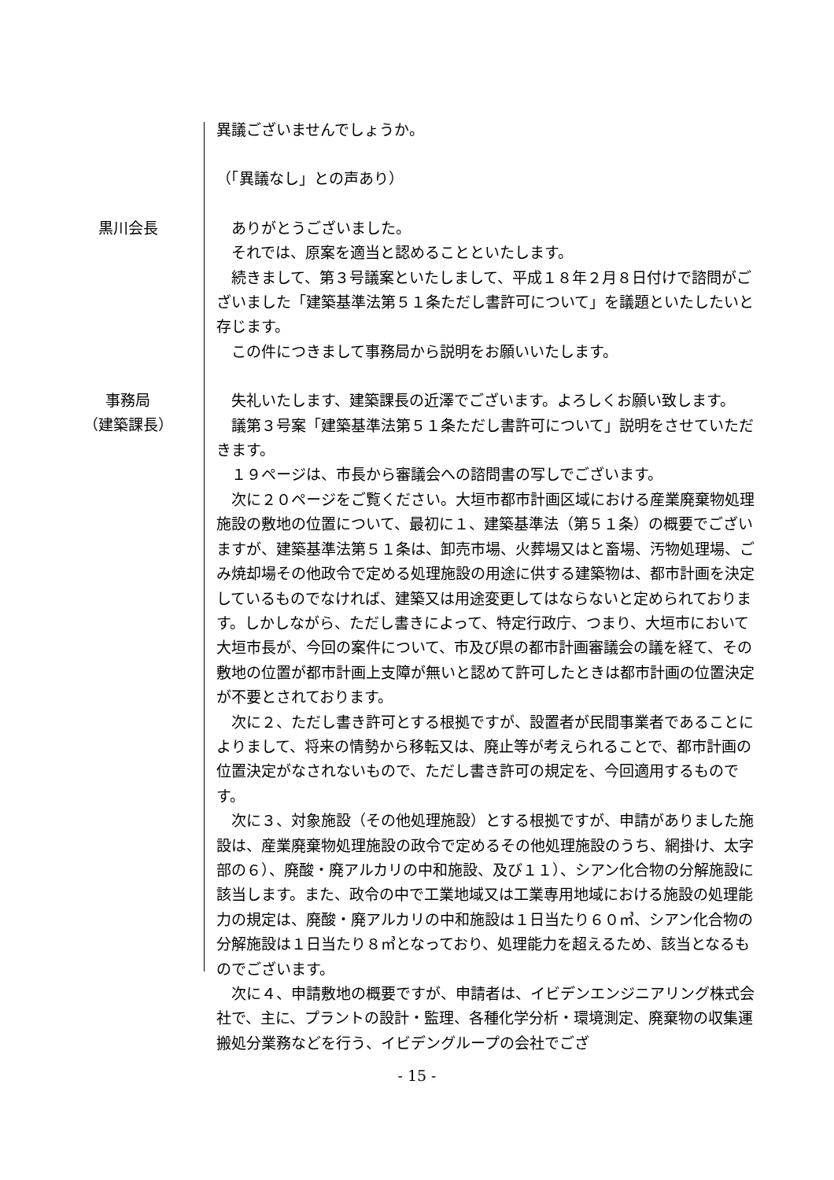異議ございませんでしょうか。
（「異議なし」との声あり）
黒川会長
　ありがとうございました。
　それでは、原案を適当と認めることといたします。
　続きまして、第３号議案といたしまして、平成１８年２月８日付けで諮問がございました「建築基準法第５１条ただし書許可について」を議題といたしたいと存じます。
　この件につきまして事務局から説明をお願いいたします。
事務局
（建築課長）
　失礼いたします、建築課長の近澤でございます。よろしくお願い致します。
　議第３号案「建築基準法第５１条ただし書許可について」説明をさせていただきます。
　１９ページは、市長から審議会への諮問書の写しでございます。
　次に２０ページをご覧ください。大垣市都市計画区域における産業廃棄物処理施設の敷地の位置について、最初に１、建築基準法（第５１条）の概要でございますが、建築基準法第５１条は、卸売市場、火葬場又はと畜場、汚物処理場、ごみ焼却場その他政令で定める処理施設の用途に供する建築物は、都市計画を決定しているものでなければ、建築又は用途変更してはならないと定められております。しかしながら、ただし書きによって、特定行政庁、つまり、大垣市において大垣市長が、今回の案件について、市及び県の都市計画審議会の議を経て、その敷地の位置が都市計画上支障が無いと認めて許可したときは都市計画の位置決定が不要とされております。
　次に２、ただし書き許可とする根拠ですが、設置者が民間事業者であることによりまして、将来の情勢から移転又は、廃止等が考えられることで、都市計画の位置決定がなされないもので、ただし書き許可の規定を、今回適用するものです。
　次に３、対象施設（その他処理施設）とする根拠ですが、申請がありました施設は、産業廃棄物処理施設の政令で定めるその他処理施設のうち、網掛け、太字部の６）、廃酸・廃アルカリの中和施設、及び１１）、シアン化合物の分解施設に該当します。また、政令の中で工業地域又は工業専用地域における施設の処理能力の規定は、廃酸・廃アルカリの中和施設は１日当たり６０㎥、シアン化合物の分解施設は１日当たり８㎥となっており、処理能力を超えるため、該当となるものでございます。
　次に４、申請敷地の概要ですが、申請者は、イビデンエンジニアリング株式会社で、主に、プラントの設計・監理、各種化学分析・環境測定、廃棄物の収集運搬処分業務などを行う、イビデングループの会社でござ
- 15 -